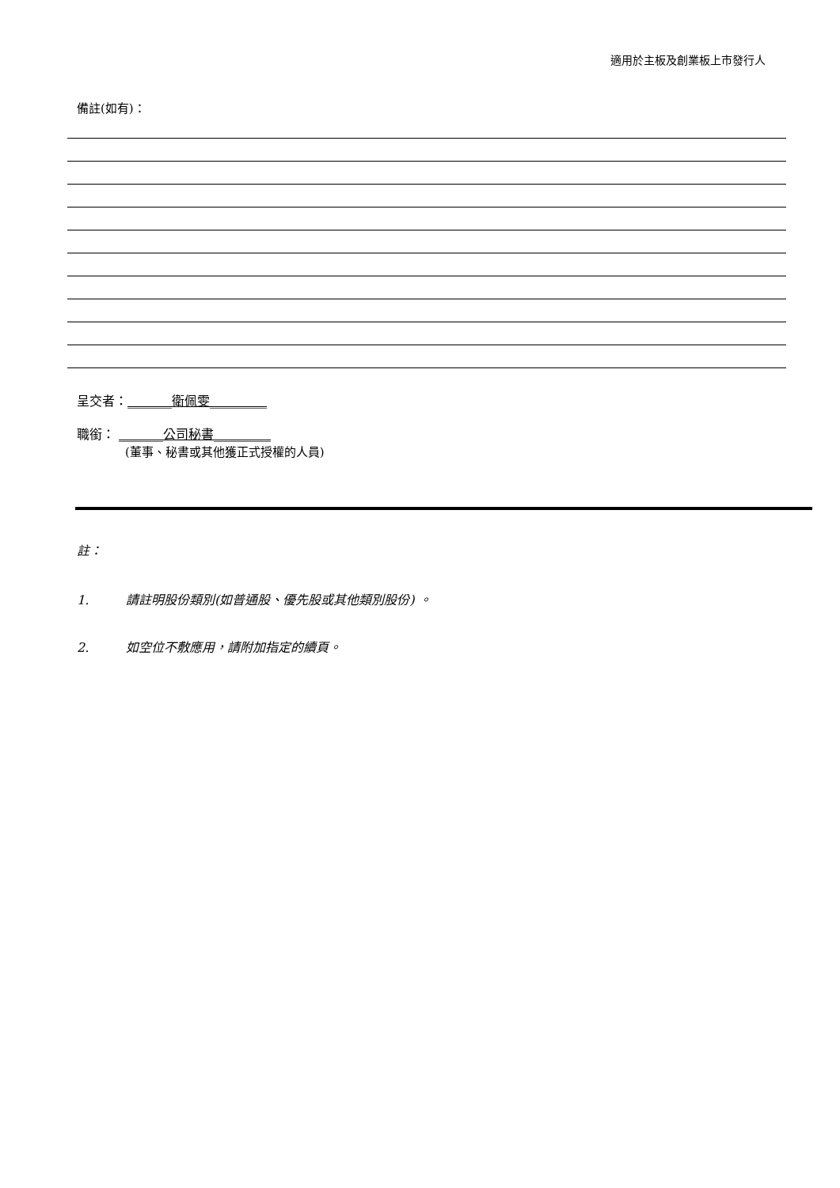適用於主板及創業板上市發行人
備註(如有)：
呈交者：_______衛佩雯_________
職銜： _______公司秘書_________
(董事、秘書或其他獲正式授權的人員)
註：
1. 請註明股份類別(如普通股、優先股或其他類別股份) 。
2. 如空位不敷應用，請附加指定的續頁。